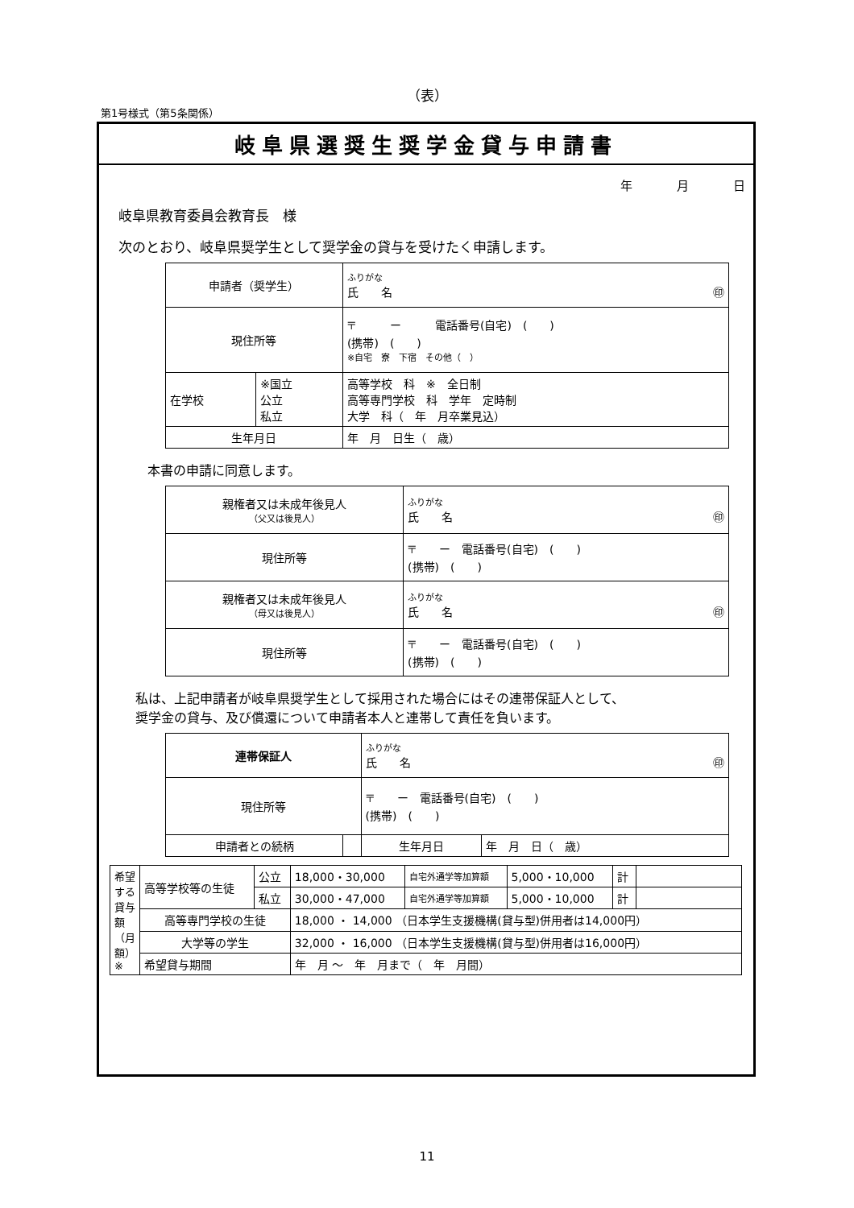（表）
第1号様式（第5条関係）
岐阜県選奨生奨学金貸与申請書
年 月 日
岐阜県教育委員会教育長　様
次のとおり、岐阜県奨学生として奨学金の貸与を受けたく申請します。
| 申請者（奨学生） | | ふりがな 氏 名 ㊞ |
| 現住所等 | | 〒 ー 電話番号(自宅) ( ) (携帯) ( ) ※自宅 寮 下宿 その他（ ） |
| 在学校 | ※国立 公立 私立 | 高等学校 科 ※ 全日制 高等専門学校 科 学年 定時制 大学 科（ 年 月卒業見込） |
| 生年月日 | | 年 月 日生（ 歳） |
本書の申請に同意します。
| 親権者又は未成年後見人 （父又は後見人） | ふりがな 氏 名 ㊞ |
| 現住所等 | 〒 ー 電話番号(自宅) ( ) (携帯) ( ) |
| 親権者又は未成年後見人 （母又は後見人） | ふりがな 氏 名 ㊞ |
| 現住所等 | 〒 ー 電話番号(自宅) ( ) (携帯) ( ) |
私は、上記申請者が岐阜県奨学生として採用された場合にはその連帯保証人として、
奨学金の貸与、及び償還について申請者本人と連帯して責任を負います。
| 連帯保証人 | | ふりがな 氏 名 ㊞ | |
| 現住所等 | | 〒 ー 電話番号(自宅) ( ) (携帯) ( ) | |
| 申請者との続柄 | | 生年月日 | 年 月 日（ 歳） |
| 希望する貸与額（月額）※ | 高等学校等の生徒 | 公立 | 18,000・30,000 | 自宅外通学等加算額 | 5,000・10,000 | 計 | |
| | | 私立 | 30,000・47,000 | 自宅外通学等加算額 | 5,000・10,000 | 計 | |
| | 高等専門学校の生徒 | | 18,000 ・ 14,000 （日本学生支援機構(貸与型)併用者は14,000円） | | | | |
| | 大学等の学生 | | 32,000 ・ 16,000 （日本学生支援機構(貸与型)併用者は16,000円） | | | | |
| | 希望貸与期間 | | 年 月 ～ 年 月まで（ 年 月間） | | | | |
11